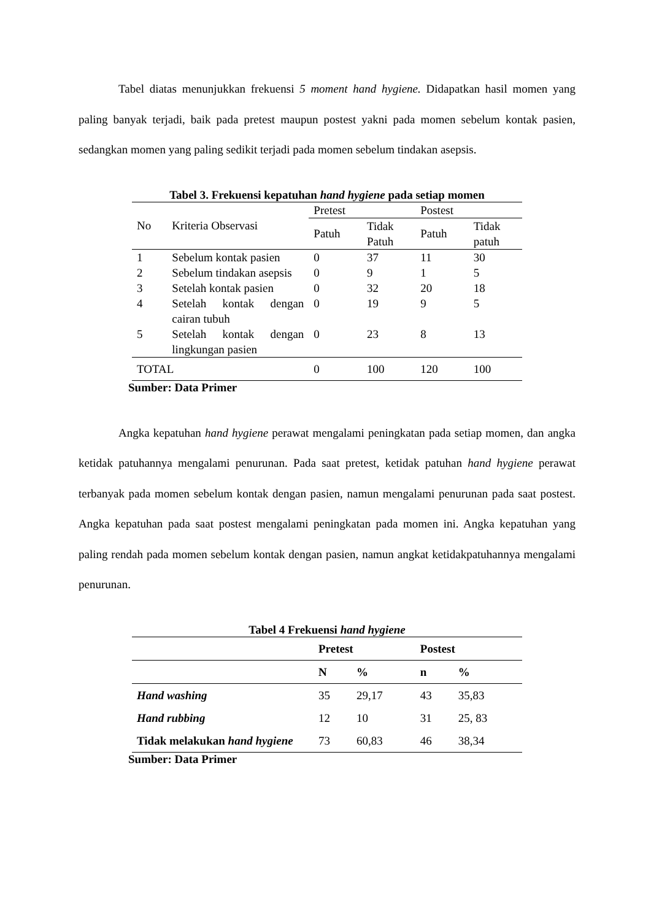Tabel diatas menunjukkan frekuensi 5 moment hand hygiene. Didapatkan hasil momen yang paling banyak terjadi, baik pada pretest maupun postest yakni pada momen sebelum kontak pasien, sedangkan momen yang paling sedikit terjadi pada momen sebelum tindakan asepsis.
Tabel 3. Frekuensi kepatuhan hand hygiene pada setiap momen
| No | Kriteria Observasi | Pretest | | Postest | |
| --- | --- | --- | --- | --- | --- |
| | | Patuh | Tidak Patuh | Patuh | Tidak patuh |
| 1 | Sebelum kontak pasien | 0 | 37 | 11 | 30 |
| 2 | Sebelum tindakan asepsis | 0 | 9 | 1 | 5 |
| 3 | Setelah kontak pasien | 0 | 32 | 20 | 18 |
| 4 | Setelah kontak dengan cairan tubuh | 0 | 19 | 9 | 5 |
| 5 | Setelah kontak dengan lingkungan pasien | 0 | 23 | 8 | 13 |
| TOTAL | | 0 | 100 | 120 | 100 |
Sumber: Data Primer
Angka kepatuhan hand hygiene perawat mengalami peningkatan pada setiap momen, dan angka ketidak patuhannya mengalami penurunan. Pada saat pretest, ketidak patuhan hand hygiene perawat terbanyak pada momen sebelum kontak dengan pasien, namun mengalami penurunan pada saat postest. Angka kepatuhan pada saat postest mengalami peningkatan pada momen ini. Angka kepatuhan yang paling rendah pada momen sebelum kontak dengan pasien, namun angkat ketidakpatuhannya mengalami penurunan.
Tabel 4 Frekuensi hand hygiene
| | Pretest | | Postest | |
| --- | --- | --- | --- | --- |
| | N | % | n | % |
| Hand washing | 35 | 29,17 | 43 | 35,83 |
| Hand rubbing | 12 | 10 | 31 | 25, 83 |
| Tidak melakukan hand hygiene | 73 | 60,83 | 46 | 38,34 |
Sumber: Data Primer